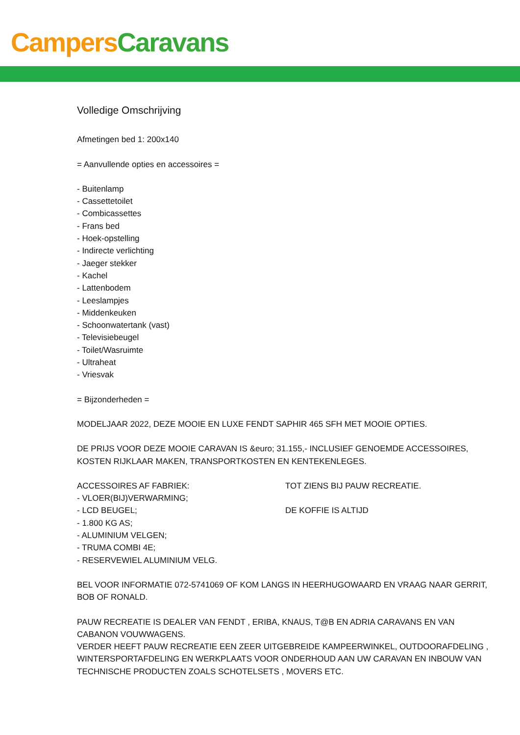Campers Caravans
Volledige Omschrijving
Afmetingen bed 1: 200x140
= Aanvullende opties en accessoires =
- Buitenlamp
- Cassettetoilet
- Combicassettes
- Frans bed
- Hoek-opstelling
- Indirecte verlichting
- Jaeger stekker
- Kachel
- Lattenbodem
- Leeslampjes
- Middenkeuken
- Schoonwatertank (vast)
- Televisiebeugel
- Toilet/Wasruimte
- Ultraheat
- Vriesvak
= Bijzonderheden =
MODELJAAR 2022, DEZE MOOIE EN LUXE FENDT SAPHIR 465 SFH MET MOOIE OPTIES.
DE PRIJS VOOR DEZE MOOIE CARAVAN IS &euro; 31.155,- INCLUSIEF GENOEMDE ACCESSOIRES, KOSTEN RIJKLAAR MAKEN, TRANSPORTKOSTEN EN KENTEKENLEGES.
ACCESSOIRES AF FABRIEK:
- VLOER(BIJ)VERWARMING;
- LCD BEUGEL;
- 1.800 KG AS;
- ALUMINIUM VELGEN;
- TRUMA COMBI 4E;
- RESERVEWIEL ALUMINIUM VELG.
TOT ZIENS BIJ PAUW RECREATIE.
DE KOFFIE IS ALTIJD
BEL VOOR INFORMATIE 072-5741069 OF KOM LANGS IN HEERHUGOWAARD EN VRAAG NAAR GERRIT, BOB OF RONALD.
PAUW RECREATIE IS DEALER VAN FENDT , ERIBA, KNAUS, T@B EN ADRIA CARAVANS EN VAN CABANON VOUWWAGENS.
VERDER HEEFT PAUW RECREATIE EEN ZEER UITGEBREIDE KAMPEERWINKEL, OUTDOORAFDELING , WINTERSPORTAFDELING EN WERKPLAATS VOOR ONDERHOUD AAN UW CARAVAN EN INBOUW VAN TECHNISCHE PRODUCTEN ZOALS SCHOTELSETS , MOVERS ETC.